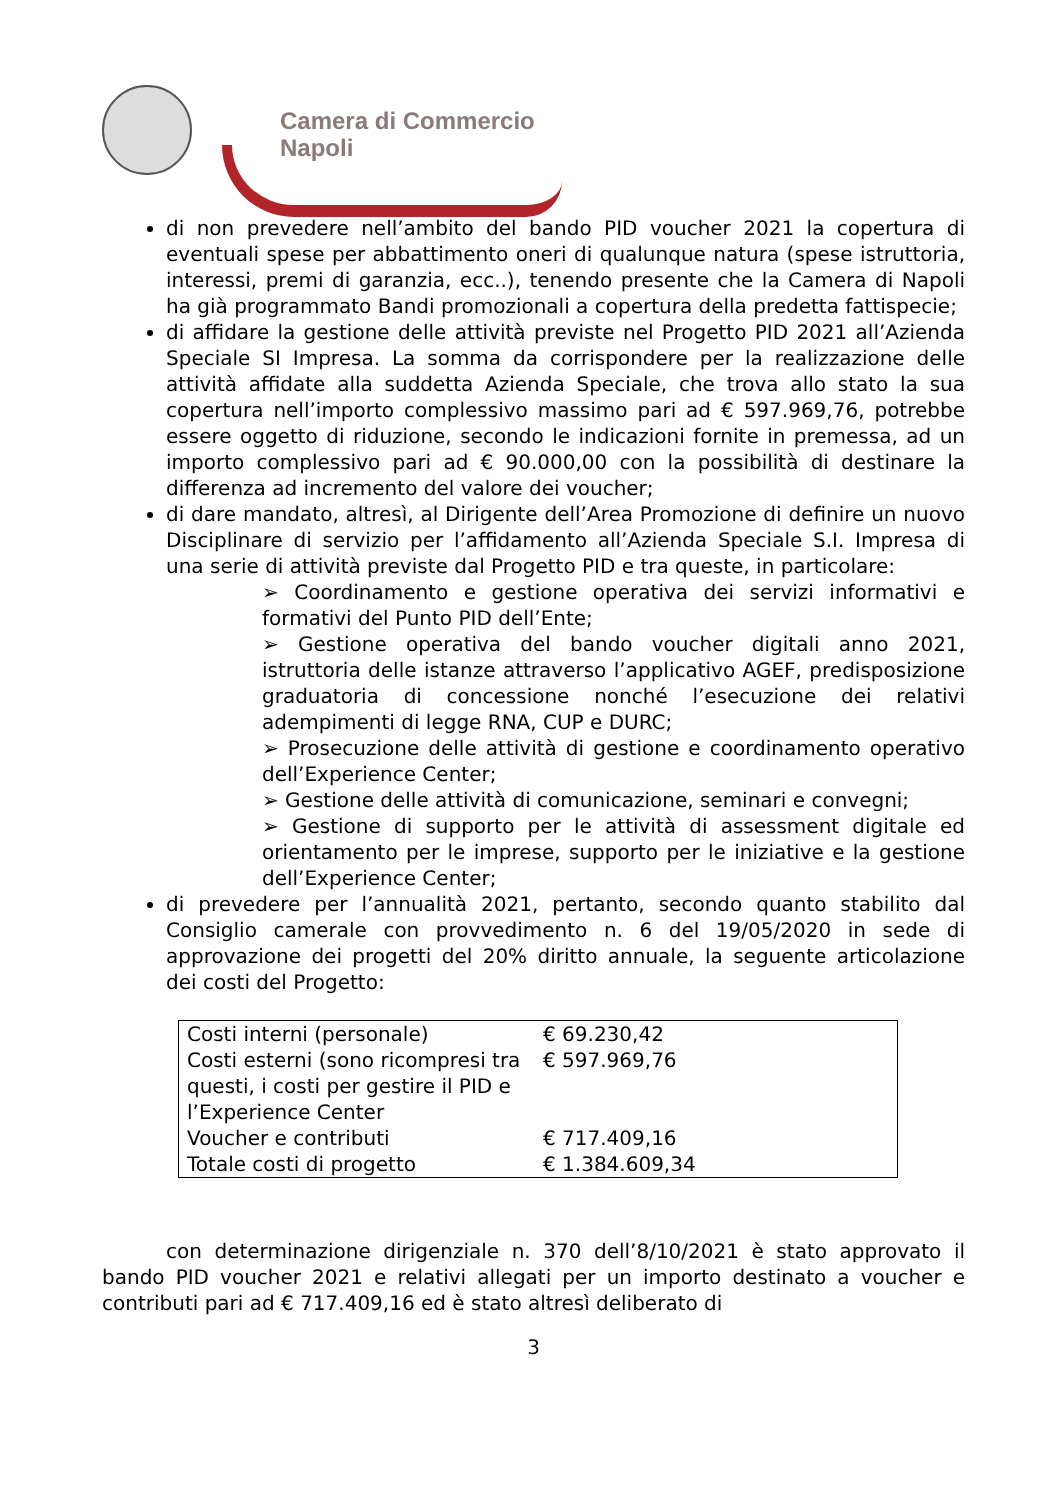Camera di Commercio
Napoli
di non prevedere nell’ambito del bando PID voucher 2021 la copertura di eventuali spese per abbattimento oneri di qualunque natura (spese istruttoria, interessi, premi di garanzia, ecc..), tenendo presente che la Camera di Napoli ha già programmato Bandi promozionali a copertura della predetta fattispecie;
di affidare la gestione delle attività previste nel Progetto PID 2021 all’Azienda Speciale SI Impresa. La somma da corrispondere per la realizzazione delle attività affidate alla suddetta Azienda Speciale, che trova allo stato la sua copertura nell’importo complessivo massimo pari ad € 597.969,76, potrebbe essere oggetto di riduzione, secondo le indicazioni fornite in premessa, ad un importo complessivo pari ad € 90.000,00 con la possibilità di destinare la differenza ad incremento del valore dei voucher;
di dare mandato, altresì, al Dirigente dell’Area Promozione di definire un nuovo Disciplinare di servizio per l’affidamento all’Azienda Speciale S.I. Impresa di una serie di attività previste dal Progetto PID e tra queste, in particolare:
➢ Coordinamento e gestione operativa dei servizi informativi e formativi del Punto PID dell’Ente;
➢ Gestione operativa del bando voucher digitali anno 2021, istruttoria delle istanze attraverso l’applicativo AGEF, predisposizione graduatoria di concessione nonché l’esecuzione dei relativi adempimenti di legge RNA, CUP e DURC;
➢ Prosecuzione delle attività di gestione e coordinamento operativo dell’Experience Center;
➢ Gestione delle attività di comunicazione, seminari e convegni;
➢ Gestione di supporto per le attività di assessment digitale ed orientamento per le imprese, supporto per le iniziative e la gestione dell’Experience Center;
di prevedere per l’annualità 2021, pertanto, secondo quanto stabilito dal Consiglio camerale con provvedimento n. 6 del 19/05/2020 in sede di approvazione dei progetti del 20% diritto annuale, la seguente articolazione dei costi del Progetto:
| Costi interni (personale) | € 69.230,42 |
| Costi esterni (sono ricompresi tra questi, i costi per gestire il PID e l’Experience Center | € 597.969,76 |
| Voucher e contributi | € 717.409,16 |
| Totale costi di progetto | € 1.384.609,34 |
con determinazione dirigenziale n. 370 dell’8/10/2021 è stato approvato il bando PID voucher 2021 e relativi allegati per un importo destinato a voucher e contributi pari ad € 717.409,16 ed è stato altresì deliberato di
3